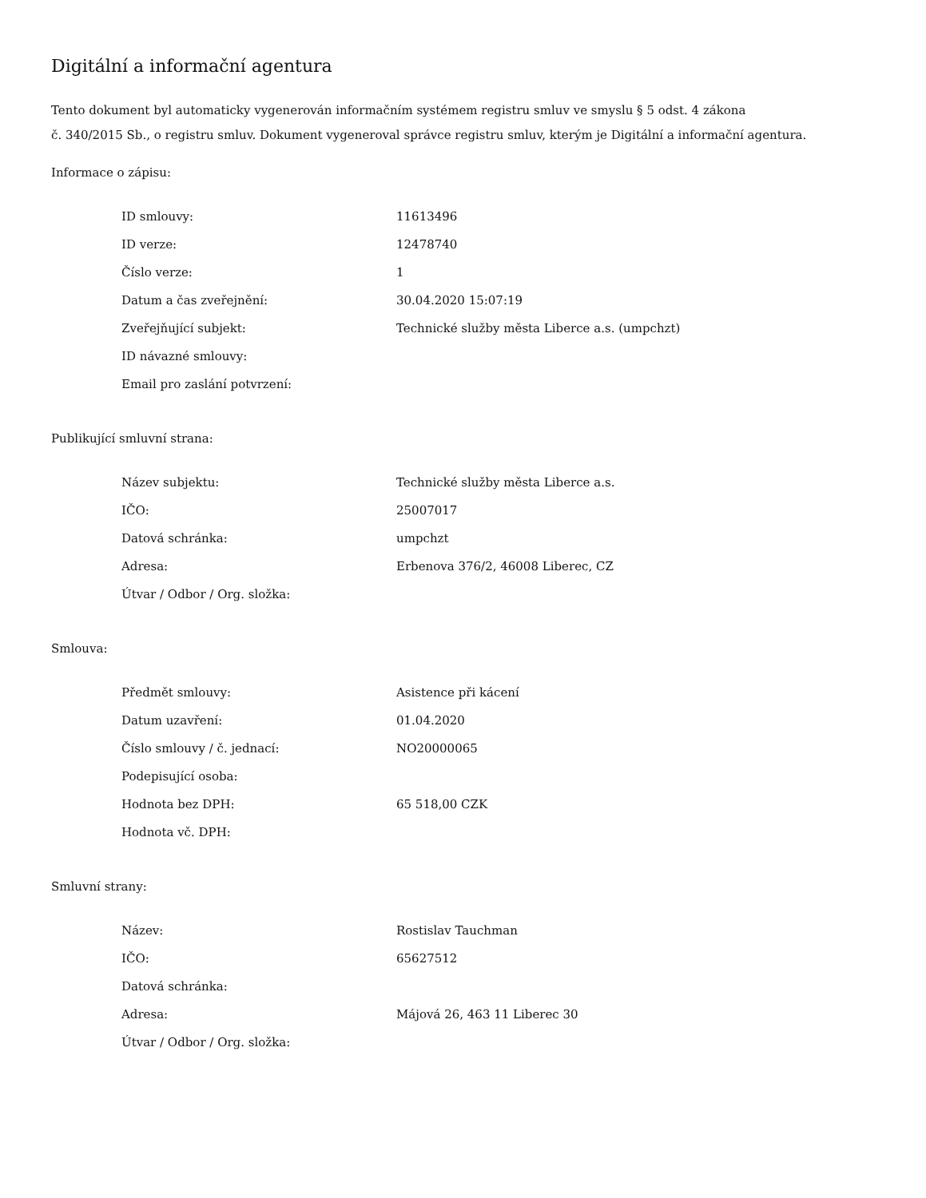Digitální a informační agentura
Tento dokument byl automaticky vygenerován informačním systémem registru smluv ve smyslu § 5 odst. 4 zákona
č. 340/2015 Sb., o registru smluv. Dokument vygeneroval správce registru smluv, kterým je Digitální a informační agentura.
Informace o zápisu:
| ID smlouvy: | 11613496 |
| ID verze: | 12478740 |
| Číslo verze: | 1 |
| Datum a čas zveřejnění: | 30.04.2020 15:07:19 |
| Zveřejňující subjekt: | Technické služby města Liberce a.s. (umpchzt) |
| ID návazné smlouvy: | |
| Email pro zaslání potvrzení: | |
Publikující smluvní strana:
| Název subjektu: | Technické služby města Liberce a.s. |
| IČO: | 25007017 |
| Datová schránka: | umpchzt |
| Adresa: | Erbenova 376/2, 46008 Liberec, CZ |
| Útvar / Odbor / Org. složka: | |
Smlouva:
| Předmět smlouvy: | Asistence při kácení |
| Datum uzavření: | 01.04.2020 |
| Číslo smlouvy / č. jednací: | NO20000065 |
| Podepisující osoba: | |
| Hodnota bez DPH: | 65 518,00 CZK |
| Hodnota vč. DPH: | |
Smluvní strany:
| Název: | Rostislav Tauchman |
| IČO: | 65627512 |
| Datová schránka: | |
| Adresa: | Májová 26, 463 11 Liberec 30 |
| Útvar / Odbor / Org. složka: | |